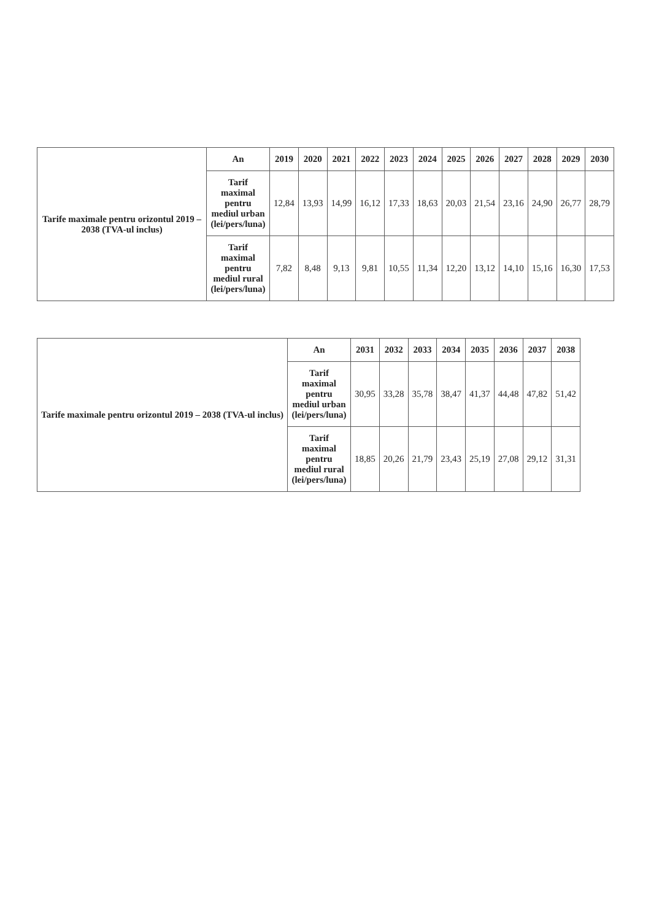| Tarife maximale pentru orizontul 2019 – 2038 (TVA-ul inclus) | An | 2019 | 2020 | 2021 | 2022 | 2023 | 2024 | 2025 | 2026 | 2027 | 2028 | 2029 | 2030 |
| --- | --- | --- | --- | --- | --- | --- | --- | --- | --- | --- | --- | --- | --- |
| | Tarif maximal pentru mediul urban (lei/pers/luna) | 12,84 | 13,93 | 14,99 | 16,12 | 17,33 | 18,63 | 20,03 | 21,54 | 23,16 | 24,90 | 26,77 | 28,79 |
| | Tarif maximal pentru mediul rural (lei/pers/luna) | 7,82 | 8,48 | 9,13 | 9,81 | 10,55 | 11,34 | 12,20 | 13,12 | 14,10 | 15,16 | 16,30 | 17,53 |
| Tarife maximale pentru orizontul 2019 – 2038 (TVA-ul inclus) | An | 2031 | 2032 | 2033 | 2034 | 2035 | 2036 | 2037 | 2038 |
| --- | --- | --- | --- | --- | --- | --- | --- | --- | --- |
| | Tarif maximal pentru mediul urban (lei/pers/luna) | 30,95 | 33,28 | 35,78 | 38,47 | 41,37 | 44,48 | 47,82 | 51,42 |
| | Tarif maximal pentru mediul rural (lei/pers/luna) | 18,85 | 20,26 | 21,79 | 23,43 | 25,19 | 27,08 | 29,12 | 31,31 |